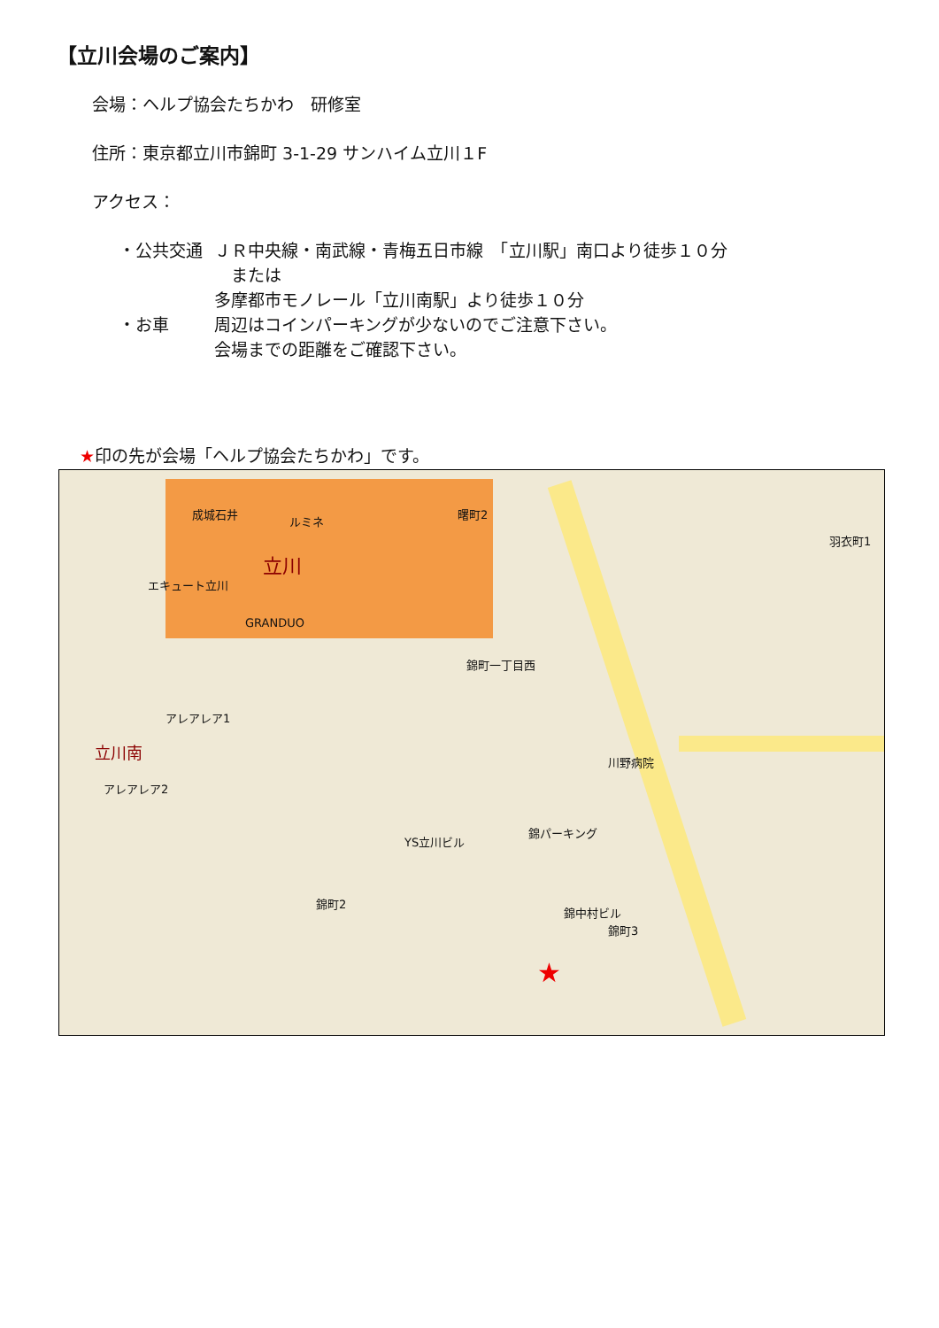【立川会場のご案内】
会場：ヘルプ協会たちかわ　研修室
住所：東京都立川市錦町 3-1-29 サンハイム立川１F
アクセス：
・公共交通 ＪＲ中央線・南武線・青梅五日市線　「立川駅」南口より徒歩１０分
　または
多摩都市モノレール「立川南駅」より徒歩１０分
・お車 周辺はコインパーキングが少ないのでご注意下さい。
会場までの距離をご確認下さい。
★印の先が会場「ヘルプ協会たちかわ」です。
成城石井
ルミネ
立川
エキュート立川
GRANDUO
立川南
アレアレア1
アレアレア2
錦町一丁目西
錦パーキング
川野病院
錦町3
錦町2
錦中村ビル
YS立川ビル
曙町2
羽衣町1
★